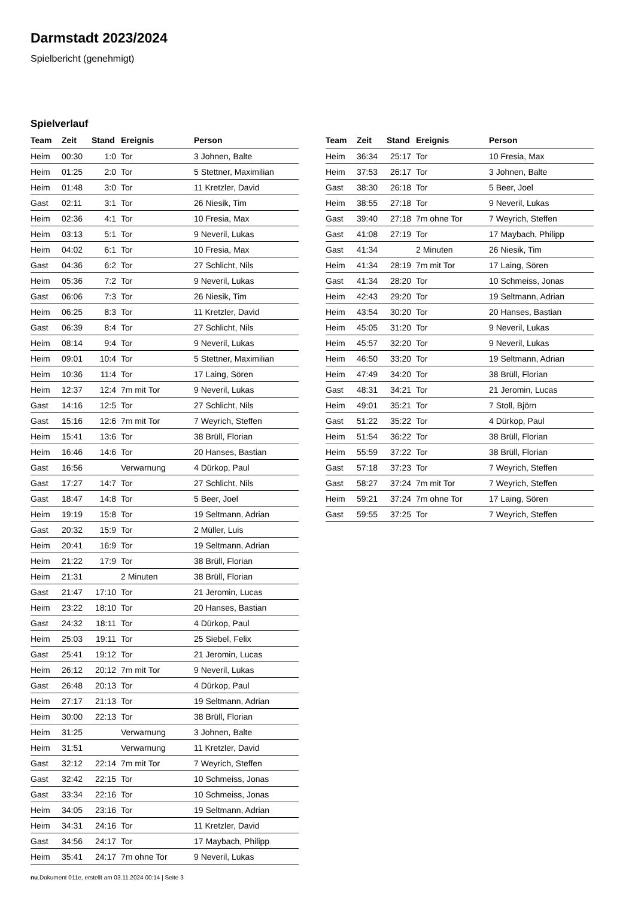Darmstadt 2023/2024
Spielbericht (genehmigt)
Spielverlauf
| Team | Zeit | Stand | Ereignis | Person |
| --- | --- | --- | --- | --- |
| Heim | 00:30 | 1:0 | Tor | 3 Johnen, Balte |
| Heim | 01:25 | 2:0 | Tor | 5 Stettner, Maximilian |
| Heim | 01:48 | 3:0 | Tor | 11 Kretzler, David |
| Gast | 02:11 | 3:1 | Tor | 26 Niesik, Tim |
| Heim | 02:36 | 4:1 | Tor | 10 Fresia, Max |
| Heim | 03:13 | 5:1 | Tor | 9 Neveril, Lukas |
| Heim | 04:02 | 6:1 | Tor | 10 Fresia, Max |
| Gast | 04:36 | 6:2 | Tor | 27 Schlicht, Nils |
| Heim | 05:36 | 7:2 | Tor | 9 Neveril, Lukas |
| Gast | 06:06 | 7:3 | Tor | 26 Niesik, Tim |
| Heim | 06:25 | 8:3 | Tor | 11 Kretzler, David |
| Gast | 06:39 | 8:4 | Tor | 27 Schlicht, Nils |
| Heim | 08:14 | 9:4 | Tor | 9 Neveril, Lukas |
| Heim | 09:01 | 10:4 | Tor | 5 Stettner, Maximilian |
| Heim | 10:36 | 11:4 | Tor | 17 Laing, Sören |
| Heim | 12:37 | 12:4 | 7m mit Tor | 9 Neveril, Lukas |
| Gast | 14:16 | 12:5 | Tor | 27 Schlicht, Nils |
| Gast | 15:16 | 12:6 | 7m mit Tor | 7 Weyrich, Steffen |
| Heim | 15:41 | 13:6 | Tor | 38 Brüll, Florian |
| Heim | 16:46 | 14:6 | Tor | 20 Hanses, Bastian |
| Gast | 16:56 | | Verwarnung | 4 Dürkop, Paul |
| Gast | 17:27 | 14:7 | Tor | 27 Schlicht, Nils |
| Gast | 18:47 | 14:8 | Tor | 5 Beer, Joel |
| Heim | 19:19 | 15:8 | Tor | 19 Seltmann, Adrian |
| Gast | 20:32 | 15:9 | Tor | 2 Müller, Luis |
| Heim | 20:41 | 16:9 | Tor | 19 Seltmann, Adrian |
| Heim | 21:22 | 17:9 | Tor | 38 Brüll, Florian |
| Heim | 21:31 | | 2 Minuten | 38 Brüll, Florian |
| Gast | 21:47 | 17:10 | Tor | 21 Jeromin, Lucas |
| Heim | 23:22 | 18:10 | Tor | 20 Hanses, Bastian |
| Gast | 24:32 | 18:11 | Tor | 4 Dürkop, Paul |
| Heim | 25:03 | 19:11 | Tor | 25 Siebel, Felix |
| Gast | 25:41 | 19:12 | Tor | 21 Jeromin, Lucas |
| Heim | 26:12 | 20:12 | 7m mit Tor | 9 Neveril, Lukas |
| Gast | 26:48 | 20:13 | Tor | 4 Dürkop, Paul |
| Heim | 27:17 | 21:13 | Tor | 19 Seltmann, Adrian |
| Heim | 30:00 | 22:13 | Tor | 38 Brüll, Florian |
| Heim | 31:25 | | Verwarnung | 3 Johnen, Balte |
| Heim | 31:51 | | Verwarnung | 11 Kretzler, David |
| Gast | 32:12 | 22:14 | 7m mit Tor | 7 Weyrich, Steffen |
| Gast | 32:42 | 22:15 | Tor | 10 Schmeiss, Jonas |
| Gast | 33:34 | 22:16 | Tor | 10 Schmeiss, Jonas |
| Heim | 34:05 | 23:16 | Tor | 19 Seltmann, Adrian |
| Heim | 34:31 | 24:16 | Tor | 11 Kretzler, David |
| Gast | 34:56 | 24:17 | Tor | 17 Maybach, Philipp |
| Heim | 35:41 | 24:17 | 7m ohne Tor | 9 Neveril, Lukas |
| Team | Zeit | Stand | Ereignis | Person |
| --- | --- | --- | --- | --- |
| Heim | 36:34 | 25:17 | Tor | 10 Fresia, Max |
| Heim | 37:53 | 26:17 | Tor | 3 Johnen, Balte |
| Gast | 38:30 | 26:18 | Tor | 5 Beer, Joel |
| Heim | 38:55 | 27:18 | Tor | 9 Neveril, Lukas |
| Gast | 39:40 | 27:18 | 7m ohne Tor | 7 Weyrich, Steffen |
| Gast | 41:08 | 27:19 | Tor | 17 Maybach, Philipp |
| Gast | 41:34 | | 2 Minuten | 26 Niesik, Tim |
| Heim | 41:34 | 28:19 | 7m mit Tor | 17 Laing, Sören |
| Gast | 41:34 | 28:20 | Tor | 10 Schmeiss, Jonas |
| Heim | 42:43 | 29:20 | Tor | 19 Seltmann, Adrian |
| Heim | 43:54 | 30:20 | Tor | 20 Hanses, Bastian |
| Heim | 45:05 | 31:20 | Tor | 9 Neveril, Lukas |
| Heim | 45:57 | 32:20 | Tor | 9 Neveril, Lukas |
| Heim | 46:50 | 33:20 | Tor | 19 Seltmann, Adrian |
| Heim | 47:49 | 34:20 | Tor | 38 Brüll, Florian |
| Gast | 48:31 | 34:21 | Tor | 21 Jeromin, Lucas |
| Heim | 49:01 | 35:21 | Tor | 7 Stoll, Björn |
| Gast | 51:22 | 35:22 | Tor | 4 Dürkop, Paul |
| Heim | 51:54 | 36:22 | Tor | 38 Brüll, Florian |
| Heim | 55:59 | 37:22 | Tor | 38 Brüll, Florian |
| Gast | 57:18 | 37:23 | Tor | 7 Weyrich, Steffen |
| Gast | 58:27 | 37:24 | 7m mit Tor | 7 Weyrich, Steffen |
| Heim | 59:21 | 37:24 | 7m ohne Tor | 17 Laing, Sören |
| Gast | 59:55 | 37:25 | Tor | 7 Weyrich, Steffen |
nu.Dokument 011e, erstellt am 03.11.2024 00:14 | Seite 3